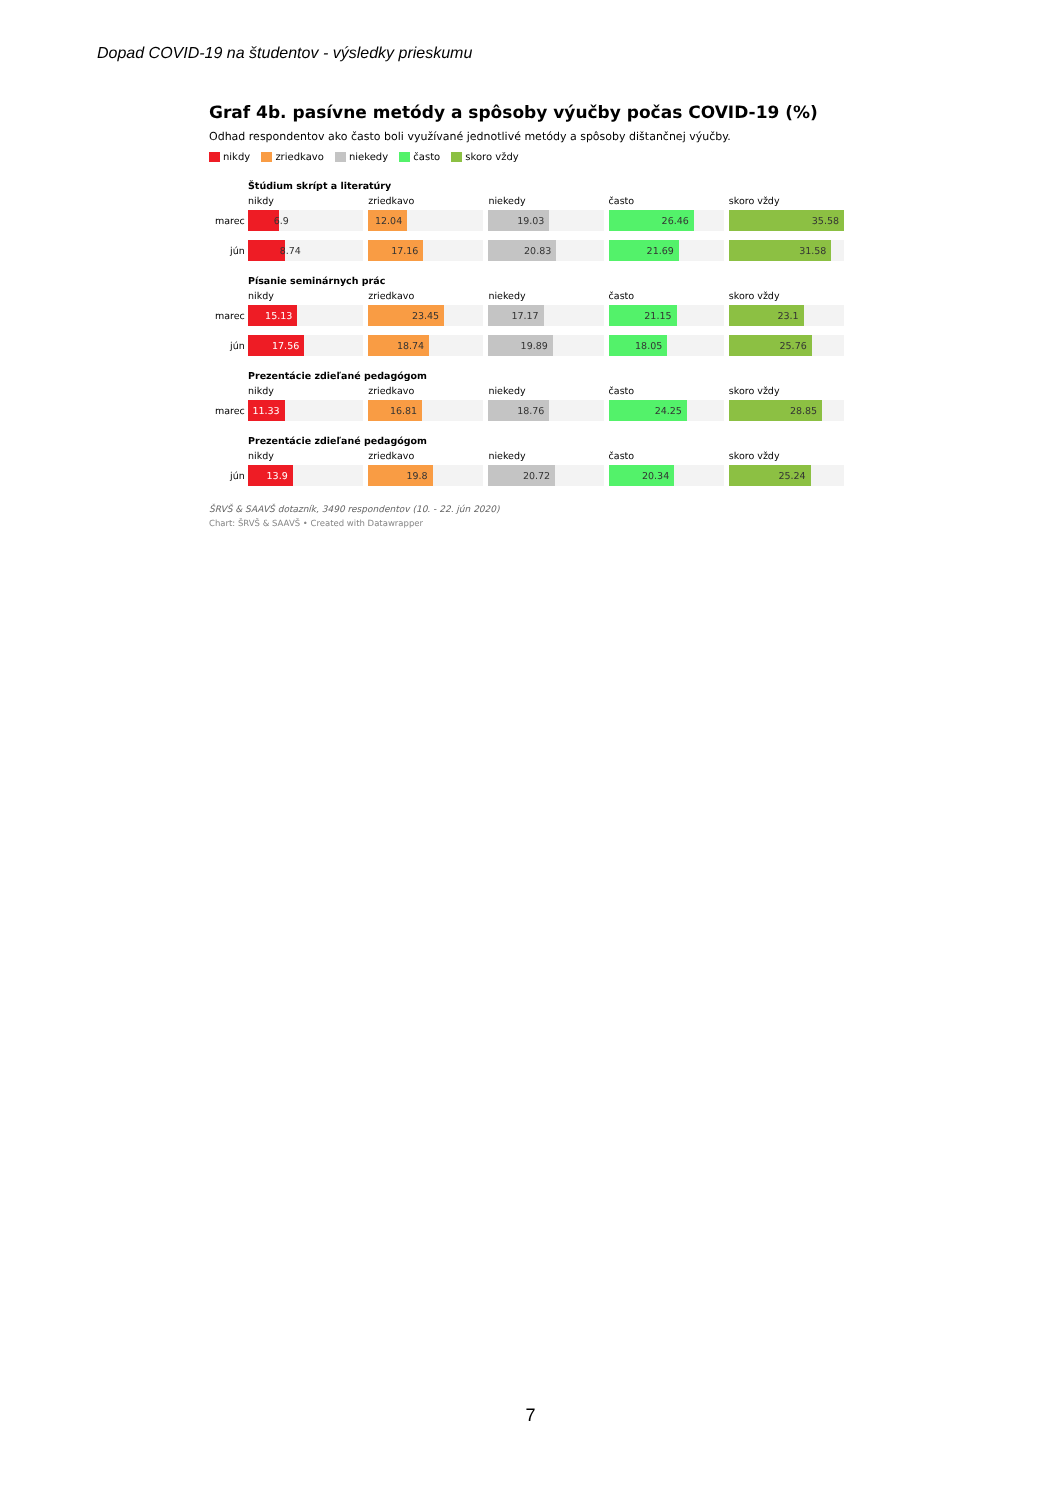Dopad COVID-19 na študentov - výsledky prieskumu
Graf 4b. pasívne metódy a spôsoby výučby počas COVID-19 (%)
Odhad respondentov ako často boli využívané jednotlivé metódy a spôsoby dištančnej výučby.
nikdy zriedkavo niekedy často skoro vždy
Štúdium skrípt a literatúry
nikdy zriedkavo niekedy často skoro vždy
marec
6.9 12.04 19.03 26.46 35.58
jún
8.74 17.16 20.83 21.69 31.58
Písanie seminárnych prác
nikdy zriedkavo niekedy často skoro vždy
marec
15.13 23.45 17.17 21.15 23.1
jún
17.56 18.74 19.89 18.05 25.76
Prezentácie zdieľané pedagógom
nikdy zriedkavo niekedy často skoro vždy
marec
11.33 16.81 18.76 24.25 28.85
Prezentácie zdieľané pedagógom
nikdy zriedkavo niekedy často skoro vždy
jún
13.9 19.8 20.72 20.34 25.24
ŠRVŠ & SAAVŠ dotazník, 3490 respondentov (10. - 22. jún 2020)
Chart: ŠRVŠ & SAAVŠ • Created with Datawrapper
7